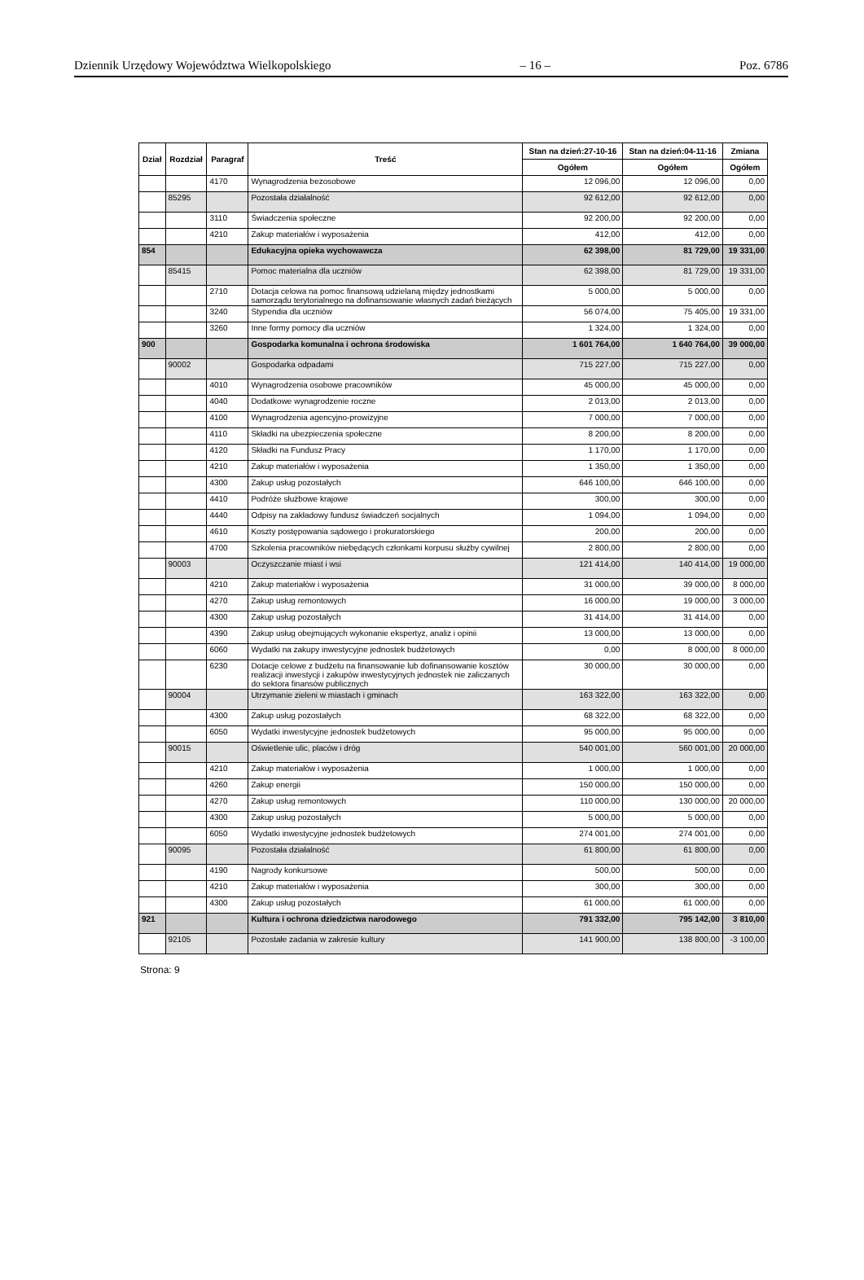Dziennik Urzędowy Województwa Wielkopolskiego – 16 – Poz. 6786
| Dział | Rozdział | Paragraf | Treść | Stan na dzień:27-10-16 | Stan na dzień:04-11-16 | Zmiana |
| --- | --- | --- | --- | --- | --- | --- |
| | | | | Ogółem | Ogółem | Ogółem |
| | | 4170 | Wynagrodzenia bezosobowe | 12 096,00 | 12 096,00 | 0,00 |
| | 85295 | | Pozostała działalność | 92 612,00 | 92 612,00 | 0,00 |
| | | 3110 | Świadczenia społeczne | 92 200,00 | 92 200,00 | 0,00 |
| | | 4210 | Zakup materiałów i wyposażenia | 412,00 | 412,00 | 0,00 |
| 854 | | | Edukacyjna opieka wychowawcza | 62 398,00 | 81 729,00 | 19 331,00 |
| | 85415 | | Pomoc materialna dla uczniów | 62 398,00 | 81 729,00 | 19 331,00 |
| | | 2710 | Dotacja celowa na pomoc finansową udzielaną między jednostkami samorządu terytorialnego na dofinansowanie własnych zadań bieżących | 5 000,00 | 5 000,00 | 0,00 |
| | | 3240 | Stypendia dla uczniów | 56 074,00 | 75 405,00 | 19 331,00 |
| | | 3260 | Inne formy pomocy dla uczniów | 1 324,00 | 1 324,00 | 0,00 |
| 900 | | | Gospodarka komunalna i ochrona środowiska | 1 601 764,00 | 1 640 764,00 | 39 000,00 |
| | 90002 | | Gospodarka odpadami | 715 227,00 | 715 227,00 | 0,00 |
| | | 4010 | Wynagrodzenia osobowe pracowników | 45 000,00 | 45 000,00 | 0,00 |
| | | 4040 | Dodatkowe wynagrodzenie roczne | 2 013,00 | 2 013,00 | 0,00 |
| | | 4100 | Wynagrodzenia agencyjno-prowizyjne | 7 000,00 | 7 000,00 | 0,00 |
| | | 4110 | Składki na ubezpieczenia społeczne | 8 200,00 | 8 200,00 | 0,00 |
| | | 4120 | Składki na Fundusz Pracy | 1 170,00 | 1 170,00 | 0,00 |
| | | 4210 | Zakup materiałów i wyposażenia | 1 350,00 | 1 350,00 | 0,00 |
| | | 4300 | Zakup usług pozostałych | 646 100,00 | 646 100,00 | 0,00 |
| | | 4410 | Podróże służbowe krajowe | 300,00 | 300,00 | 0,00 |
| | | 4440 | Odpisy na zakładowy fundusz świadczeń socjalnych | 1 094,00 | 1 094,00 | 0,00 |
| | | 4610 | Koszty postępowania sądowego i prokuratorskiego | 200,00 | 200,00 | 0,00 |
| | | 4700 | Szkolenia pracowników niebędących członkami korpusu służby cywilnej | 2 800,00 | 2 800,00 | 0,00 |
| | 90003 | | Oczyszczanie miast i wsi | 121 414,00 | 140 414,00 | 19 000,00 |
| | | 4210 | Zakup materiałów i wyposażenia | 31 000,00 | 39 000,00 | 8 000,00 |
| | | 4270 | Zakup usług remontowych | 16 000,00 | 19 000,00 | 3 000,00 |
| | | 4300 | Zakup usług pozostałych | 31 414,00 | 31 414,00 | 0,00 |
| | | 4390 | Zakup usług obejmujących wykonanie ekspertyz, analiz i opinii | 13 000,00 | 13 000,00 | 0,00 |
| | | 6060 | Wydatki na zakupy inwestycyjne jednostek budżetowych | 0,00 | 8 000,00 | 8 000,00 |
| | | 6230 | Dotacje celowe z budżetu na finansowanie lub dofinansowanie kosztów realizacji inwestycji i zakupów inwestycyjnych jednostek nie zaliczanych do sektora finansów publicznych | 30 000,00 | 30 000,00 | 0,00 |
| | 90004 | | Utrzymanie zieleni w miastach i gminach | 163 322,00 | 163 322,00 | 0,00 |
| | | 4300 | Zakup usług pozostałych | 68 322,00 | 68 322,00 | 0,00 |
| | | 6050 | Wydatki inwestycyjne jednostek budżetowych | 95 000,00 | 95 000,00 | 0,00 |
| | 90015 | | Oświetlenie ulic, placów i dróg | 540 001,00 | 560 001,00 | 20 000,00 |
| | | 4210 | Zakup materiałów i wyposażenia | 1 000,00 | 1 000,00 | 0,00 |
| | | 4260 | Zakup energii | 150 000,00 | 150 000,00 | 0,00 |
| | | 4270 | Zakup usług remontowych | 110 000,00 | 130 000,00 | 20 000,00 |
| | | 4300 | Zakup usług pozostałych | 5 000,00 | 5 000,00 | 0,00 |
| | | 6050 | Wydatki inwestycyjne jednostek budżetowych | 274 001,00 | 274 001,00 | 0,00 |
| | 90095 | | Pozostała działalność | 61 800,00 | 61 800,00 | 0,00 |
| | | 4190 | Nagrody konkursowe | 500,00 | 500,00 | 0,00 |
| | | 4210 | Zakup materiałów i wyposażenia | 300,00 | 300,00 | 0,00 |
| | | 4300 | Zakup usług pozostałych | 61 000,00 | 61 000,00 | 0,00 |
| 921 | | | Kultura i ochrona dziedzictwa narodowego | 791 332,00 | 795 142,00 | 3 810,00 |
| | 92105 | | Pozostałe zadania w zakresie kultury | 141 900,00 | 138 800,00 | -3 100,00 |
Strona: 9